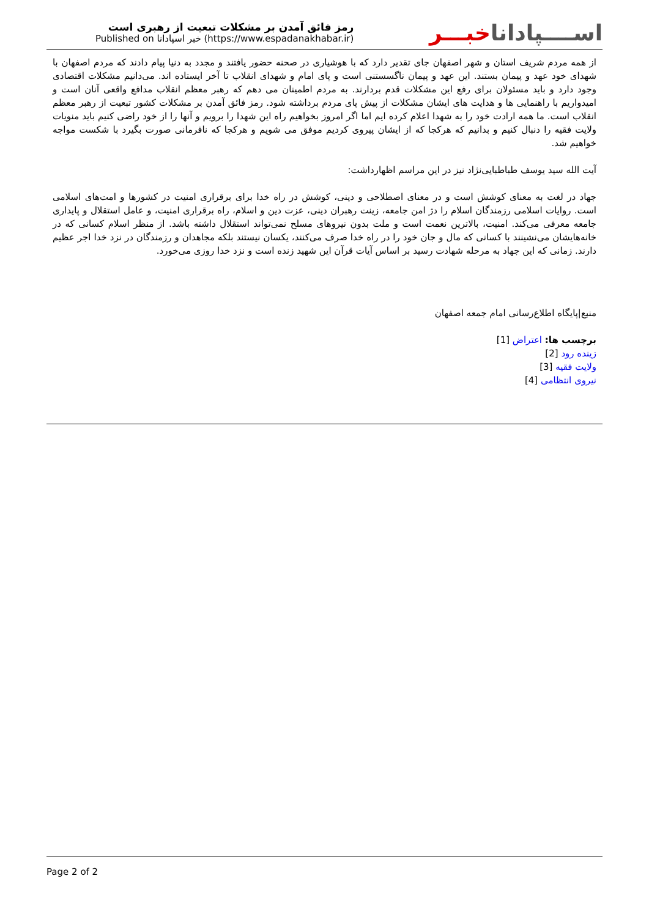رمز فائق آمدن بر مشکلات تبعیت از رهبری است
Published on خبر اسپادانا (https://www.espadanakhabar.ir)
اســــپاداناخبـــر
از همه مردم شریف استان و شهر اصفهان جای تقدیر دارد که با هوشیاری در صحنه حضور یافتند و مجدد به دنیا پیام دادند که مردم اصفهان با شهدای خود عهد و پیمان بستند. این عهد و پیمان ناگسستنی است و پای امام و شهدای انقلاب تا آخر ایستاده اند. می‌دانیم مشکلات اقتصادی وجود دارد و باید مسئولان برای رفع این مشکلات قدم بردارند. به مردم اطمینان می دهم که رهبر معظم انقلاب مدافع واقعی آنان است و امیدواریم با راهنمایی ها و هدایت های ایشان مشکلات از پیش پای مردم برداشته شود. رمز فائق آمدن بر مشکلات کشور تبعیت از رهبر معظم انقلاب است. ما همه ارادت خود را به شهدا اعلام کرده ایم اما اگر امروز بخواهیم راه این شهدا را برویم و آنها را از خود راضی کنیم باید منویات ولایت فقیه را دنبال کنیم و بدانیم که هرکجا که از ایشان پیروی کردیم موفق می شویم و هرکجا که نافرمانی صورت بگیرد با شکست مواجه خواهیم شد.
آیت الله سید یوسف طباطبایی‌نژاد نیز در این مراسم اظهارداشت:
جهاد در لغت به معنای کوشش است و در معنای اصطلاحی و دینی، کوشش در راه خدا برای برقراری امنیت در کشورها و امت‌های اسلامی است. روایات اسلامی رزمندگان اسلام را دژ امن جامعه، زینت رهبران دینی، عزت دین و اسلام، راه برقراری امنیت، و عامل استقلال و پایداری جامعه معرفی می‌کند. امنیت، بالاترین نعمت است و ملت بدون نیروهای مسلح نمی‌تواند استقلال داشته باشد. از منظر اسلام کسانی که در خانه‌هایشان می‌نشینند با کسانی که مال و جان خود را در راه خدا صرف می‌کنند، یکسان نیستند بلکه مجاهدان و رزمندگان در نزد خدا اجر عظیم دارند. زمانی که این جهاد به مرحله شهادت رسید بر اساس آیات قرآن این شهید زنده است و نزد خدا روزی می‌خورد.
منبع|پایگاه اطلاع‌رسانی امام جمعه اصفهان
برچسب ها: اعتراض [1]
زینده رود [2]
ولایت فقیه [3]
نیروی انتظامی [4]
Page 2 of 2